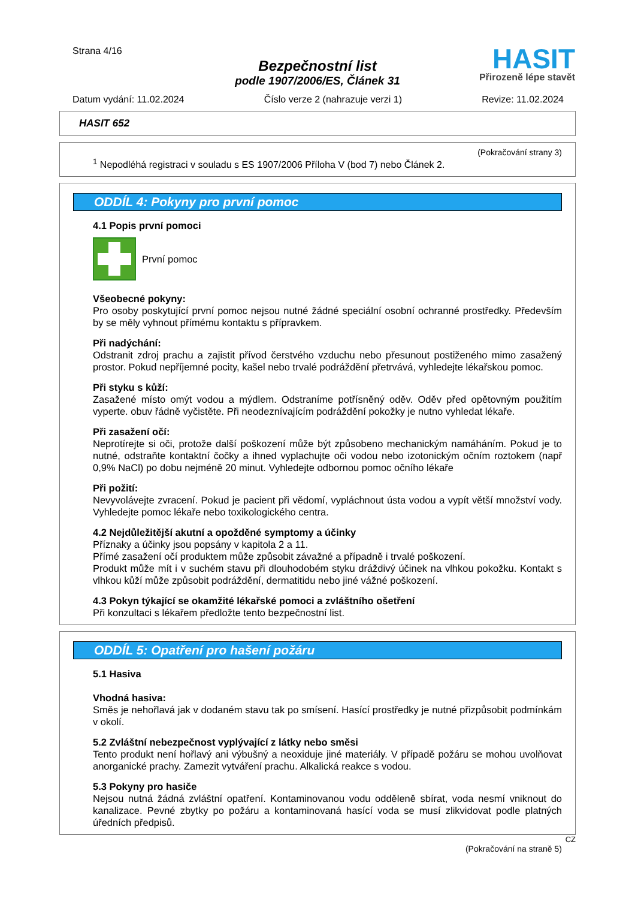Strana 4/16
Bezpečnostní list
podle 1907/2006/ES, Článek 31
HASIT
Přirozeně lépe stavět
Datum vydání: 11.02.2024 Číslo verze 2 (nahrazuje verzi 1) Revize: 11.02.2024
HASIT 652
(Pokračování strany 3)
<sup>1</sup> Nepodléhá registraci v souladu s ES 1907/2006 Příloha V (bod 7) nebo Článek 2.
ODDÍL 4: Pokyny pro první pomoc
4.1 Popis první pomoci
První pomoc
Všeobecné pokyny:
Pro osoby poskytující první pomoc nejsou nutné žádné speciální osobní ochranné prostředky. Především by se měly vyhnout přímému kontaktu s přípravkem.
Při nadýchání:
Odstranit zdroj prachu a zajistit přívod čerstvého vzduchu nebo přesunout postiženého mimo zasažený prostor. Pokud nepříjemné pocity, kašel nebo trvalé podráždění přetrvává, vyhledejte lékařskou pomoc.
Při styku s kůží:
Zasažené místo omýt vodou a mýdlem. Odstraníme potřísněný oděv. Oděv před opětovným použitím vyperte. obuv řádně vyčistěte. Při neodeznívajícím podráždění pokožky je nutno vyhledat lékaře.
Při zasažení očí:
Neprotírejte si oči, protože další poškození může být způsobeno mechanickým namáháním. Pokud je to nutné, odstraňte kontaktní čočky a ihned vyplachujte oči vodou nebo izotonickým očním roztokem (např 0,9% NaCl) po dobu nejméně 20 minut. Vyhledejte odbornou pomoc očního lékaře
Při požití:
Nevyvolávejte zvracení. Pokud je pacient při vědomí, vypláchnout ústa vodou a vypít větší množství vody. Vyhledejte pomoc lékaře nebo toxikologického centra.
4.2 Nejdůležitější akutní a opožděné symptomy a účinky
Příznaky a účinky jsou popsány v kapitola 2 a 11.
Přímé zasažení očí produktem může způsobit závažné a případně i trvalé poškození.
Produkt může mít i v suchém stavu při dlouhodobém styku dráždivý účinek na vlhkou pokožku. Kontakt s vlhkou kůží může způsobit podráždění, dermatitidu nebo jiné vážné poškození.
4.3 Pokyn týkající se okamžité lékařské pomoci a zvláštního ošetření
Při konzultaci s lékařem předložte tento bezpečnostní list.
ODDÍL 5: Opatření pro hašení požáru
5.1 Hasiva
Vhodná hasiva:
Směs je nehořlavá jak v dodaném stavu tak po smísení. Hasící prostředky je nutné přizpůsobit podmínkám v okolí.
5.2 Zvláštní nebezpečnost vyplývající z látky nebo směsi
Tento produkt není hořlavý ani výbušný a neoxiduje jiné materiály. V případě požáru se mohou uvolňovat anorganické prachy. Zamezit vytváření prachu. Alkalická reakce s vodou.
5.3 Pokyny pro hasiče
Nejsou nutná žádná zvláštní opatření. Kontaminovanou vodu odděleně sbírat, voda nesmí vniknout do kanalizace. Pevné zbytky po požáru a kontaminovaná hasící voda se musí zlikvidovat podle platných úředních předpisů.
CZ
(Pokračování na straně 5)